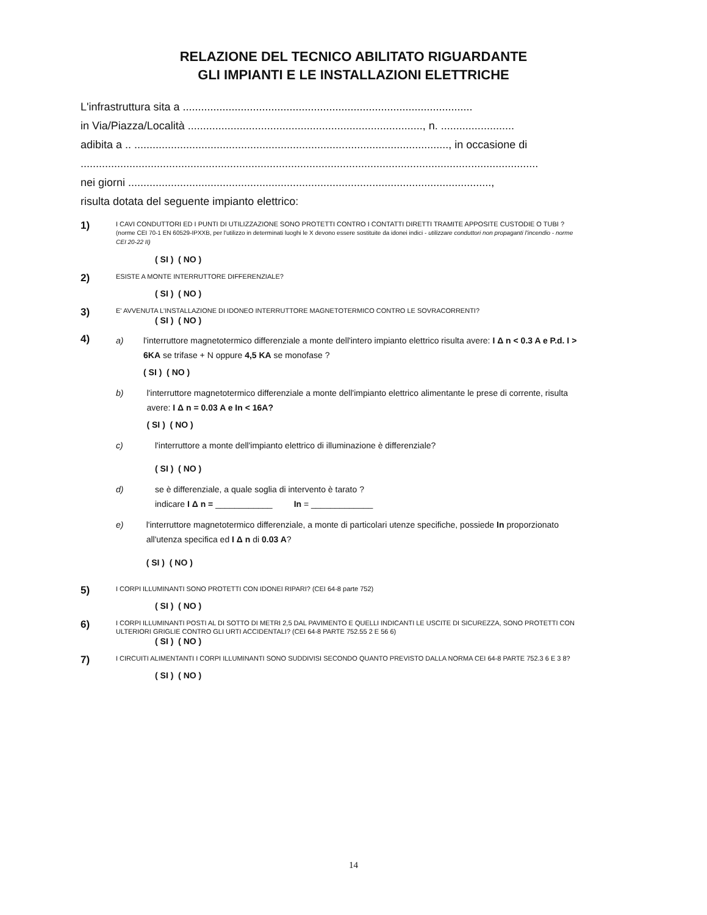RELAZIONE DEL TECNICO ABILITATO RIGUARDANTE
GLI IMPIANTI E LE INSTALLAZIONI ELETTRICHE
L'infrastruttura sita a ...............................................................................................
in Via/Piazza/Località ............................................................................., n. ........................
adibita a .. ......................................................................................................., in occasione di
......................................................................................................................................................
nei giorni .......................................................................................................................,
risulta dotata del seguente impianto elettrico:
1)
I CAVI CONDUTTORI ED I PUNTI DI UTILIZZAZIONE SONO PROTETTI CONTRO I CONTATTI DIRETTI TRAMITE APPOSITE CUSTODIE O TUBI ?
(norme CEI 70-1 EN 60529-IPXXB, per l'utilizzo in determinati luoghi le X devono essere sostituite da idonei indici - utilizzare conduttori non propaganti l'incendio - norme CEI 20-22 II)
( SI ) ( NO )
2)
ESISTE A MONTE INTERRUTTORE DIFFERENZIALE?
( SI ) ( NO )
3)
E' AVVENUTA L'INSTALLAZIONE DI IDONEO INTERRUTTORE MAGNETOTERMICO CONTRO LE SOVRACORRENTI?
( SI ) ( NO )
4)
a) l'interruttore magnetotermico differenziale a monte dell'intero impianto elettrico risulta avere: I Δ n < 0.3 A e P.d. I > 6KA se trifase + N oppure 4,5 KA se monofase ?
( SI ) ( NO )
b) l'interruttore magnetotermico differenziale a monte dell'impianto elettrico alimentante le prese di corrente, risulta avere: I Δ n = 0.03 A e In < 16A?
( SI ) ( NO )
c) l'interruttore a monte dell'impianto elettrico di illuminazione è differenziale?
( SI ) ( NO )
d) se è differenziale, a quale soglia di intervento è tarato ?
indicare I Δ n = ____________ In = _____________
e) l'interruttore magnetotermico differenziale, a monte di particolari utenze specifiche, possiede In proporzionato all'utenza specifica ed I Δ n di 0.03 A?
( SI ) ( NO )
5)
I CORPI ILLUMINANTI SONO PROTETTI CON IDONEI RIPARI? (CEI 64-8 parte 752)
( SI ) ( NO )
6)
I CORPI ILLUMINANTI POSTI AL DI SOTTO DI METRI 2,5 DAL PAVIMENTO E QUELLI INDICANTI LE USCITE DI SICUREZZA, SONO PROTETTI CON ULTERIORI GRIGLIE CONTRO GLI URTI ACCIDENTALI? (CEI 64-8 PARTE 752.55 2 E 56 6)
( SI ) ( NO )
7)
I CIRCUITI ALIMENTANTI I CORPI ILLUMINANTI SONO SUDDIVISI SECONDO QUANTO PREVISTO DALLA NORMA CEI 64-8 PARTE 752.3 6 E 3 8?
( SI ) ( NO )
14